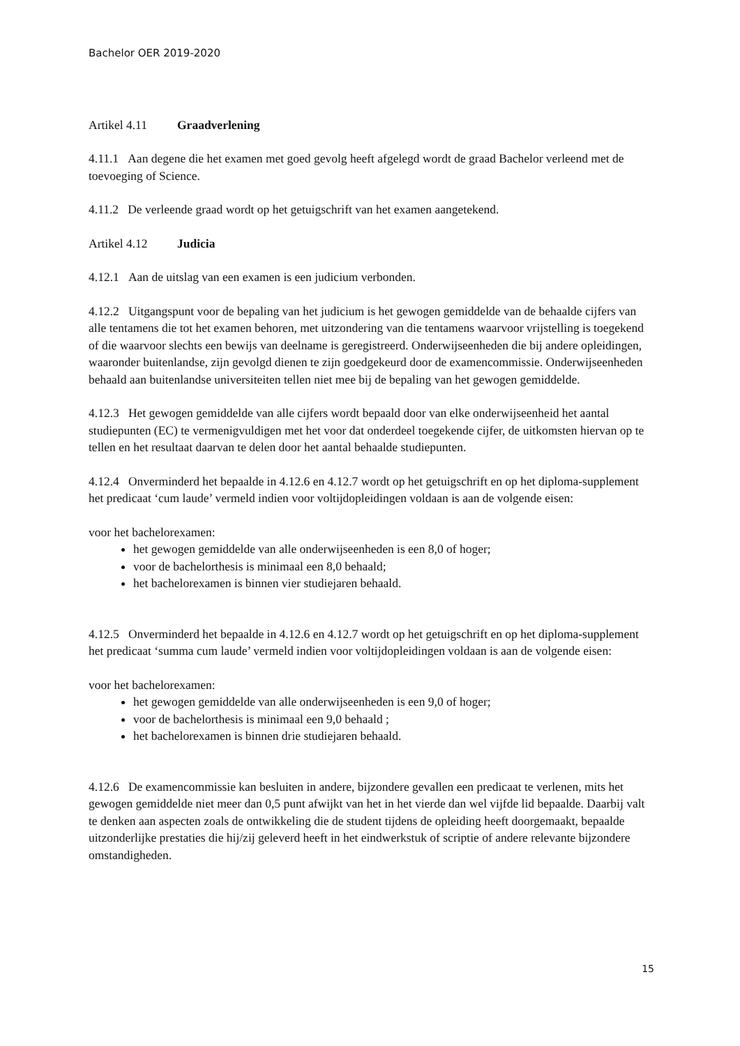Bachelor OER 2019-2020
Artikel 4.11 Graadverlening
4.11.1 Aan degene die het examen met goed gevolg heeft afgelegd wordt de graad Bachelor verleend met de toevoeging of Science.
4.11.2 De verleende graad wordt op het getuigschrift van het examen aangetekend.
Artikel 4.12 Judicia
4.12.1 Aan de uitslag van een examen is een judicium verbonden.
4.12.2 Uitgangspunt voor de bepaling van het judicium is het gewogen gemiddelde van de behaalde cijfers van alle tentamens die tot het examen behoren, met uitzondering van die tentamens waarvoor vrijstelling is toegekend of die waarvoor slechts een bewijs van deelname is geregistreerd. Onderwijseenheden die bij andere opleidingen, waaronder buitenlandse, zijn gevolgd dienen te zijn goedgekeurd door de examencommissie. Onderwijseenheden behaald aan buitenlandse universiteiten tellen niet mee bij de bepaling van het gewogen gemiddelde.
4.12.3 Het gewogen gemiddelde van alle cijfers wordt bepaald door van elke onderwijseenheid het aantal studiepunten (EC) te vermenigvuldigen met het voor dat onderdeel toegekende cijfer, de uitkomsten hiervan op te tellen en het resultaat daarvan te delen door het aantal behaalde studiepunten.
4.12.4 Onverminderd het bepaalde in 4.12.6 en 4.12.7 wordt op het getuigschrift en op het diploma-supplement het predicaat ‘cum laude’ vermeld indien voor voltijdopleidingen voldaan is aan de volgende eisen:
voor het bachelorexamen:
het gewogen gemiddelde van alle onderwijseenheden is een 8,0 of hoger;
voor de bachelorthesis is minimaal een 8,0 behaald;
het bachelorexamen is binnen vier studiejaren behaald.
4.12.5 Onverminderd het bepaalde in 4.12.6 en 4.12.7 wordt op het getuigschrift en op het diploma-supplement het predicaat ‘summa cum laude’ vermeld indien voor voltijdopleidingen voldaan is aan de volgende eisen:
voor het bachelorexamen:
het gewogen gemiddelde van alle onderwijseenheden is een 9,0 of hoger;
voor de bachelorthesis is minimaal een 9,0 behaald ;
het bachelorexamen is binnen drie studiejaren behaald.
4.12.6 De examencommissie kan besluiten in andere, bijzondere gevallen een predicaat te verlenen, mits het gewogen gemiddelde niet meer dan 0,5 punt afwijkt van het in het vierde dan wel vijfde lid bepaalde. Daarbij valt te denken aan aspecten zoals de ontwikkeling die de student tijdens de opleiding heeft doorgemaakt, bepaalde uitzonderlijke prestaties die hij/zij geleverd heeft in het eindwerkstuk of scriptie of andere relevante bijzondere omstandigheden.
15